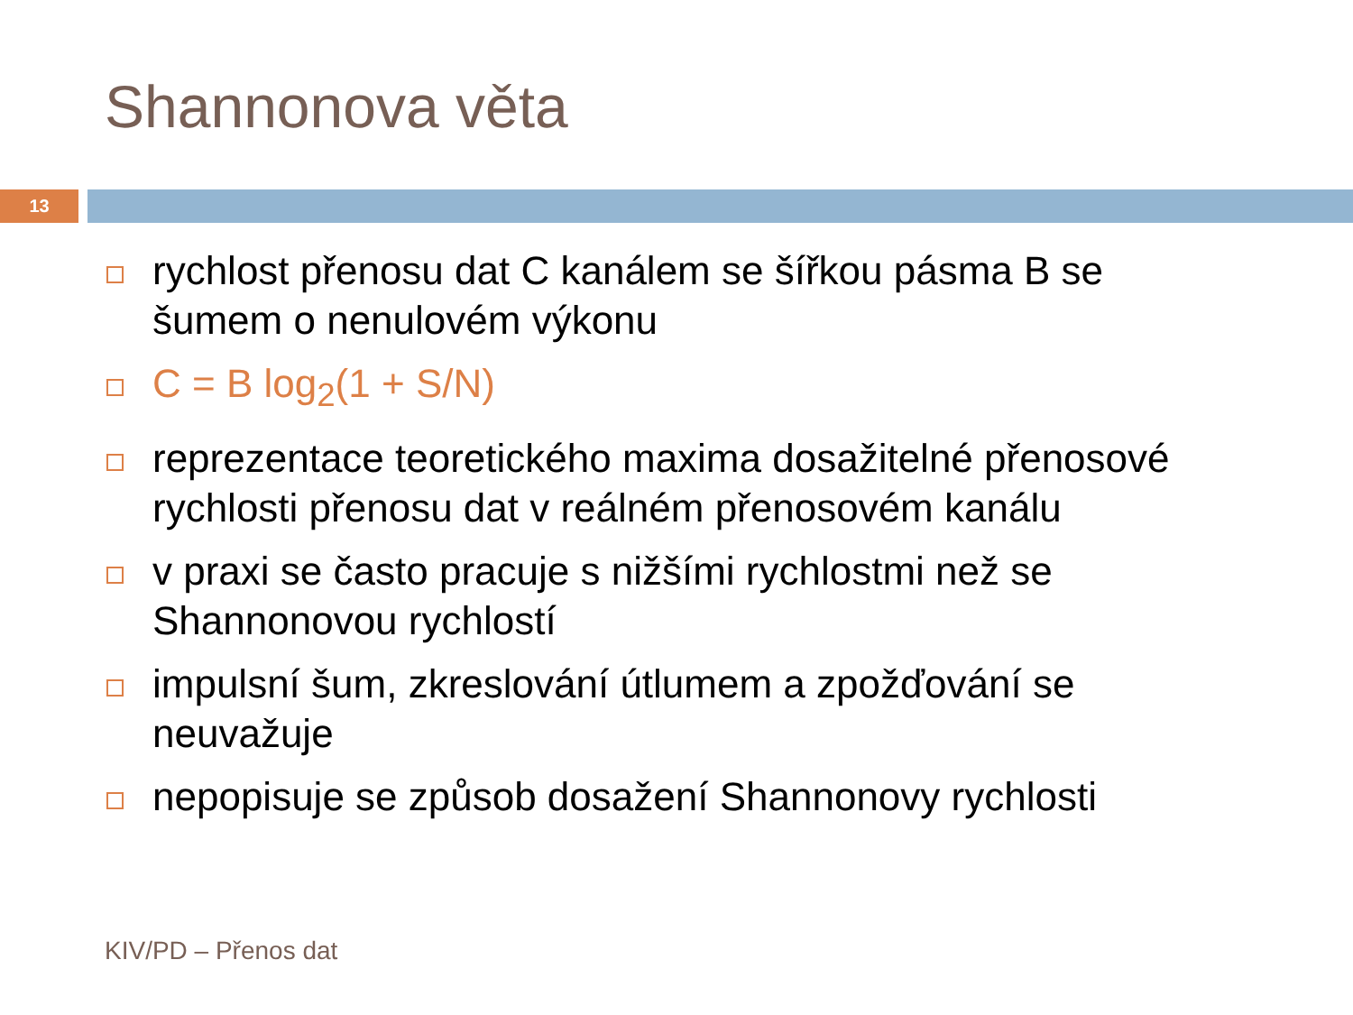Shannonova věta
13
rychlost přenosu dat C kanálem se šířkou pásma B se šumem o nenulovém výkonu
C = B log<sub>2</sub>(1 + S/N)
reprezentace teoretického maxima dosažitelné přenosové rychlosti přenosu dat v reálném přenosovém kanálu
v praxi se často pracuje s nižšími rychlostmi než se Shannonovou rychlostí
impulsní šum, zkreslování útlumem a zpožďování se neuvažuje
nepopisuje se způsob dosažení Shannonovy rychlosti
KIV/PD – Přenos dat